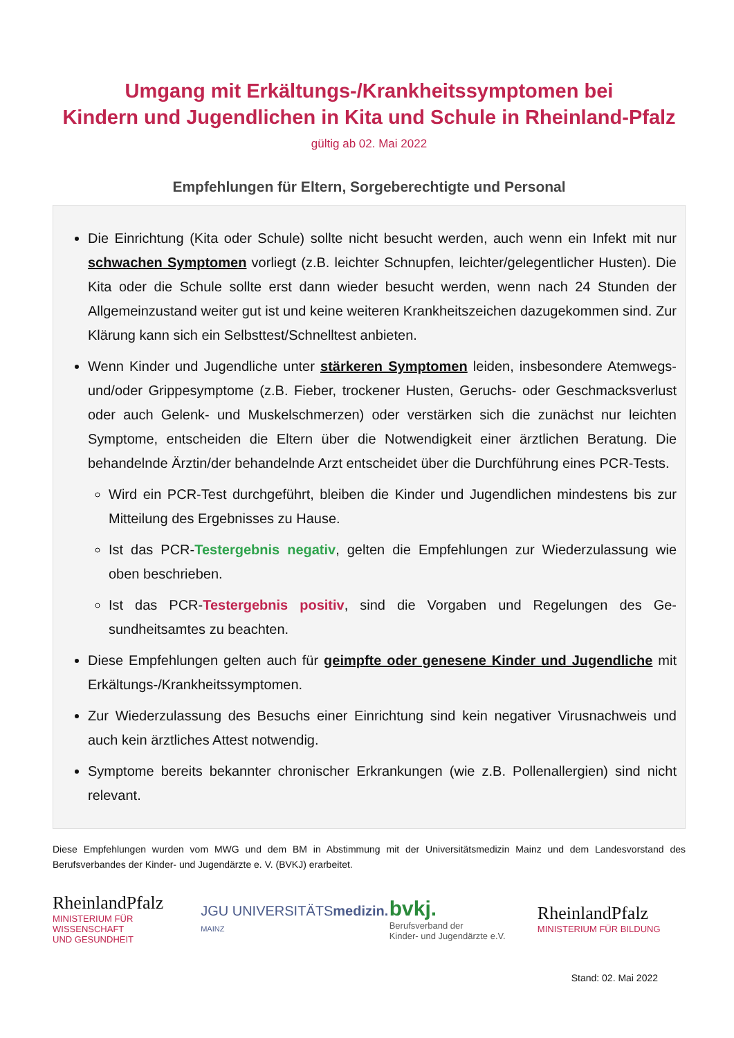Umgang mit Erkältungs-/Krankheitssymptomen bei
Kindern und Jugendlichen in Kita und Schule in Rheinland-Pfalz
gültig ab 02. Mai 2022
Empfehlungen für Eltern, Sorgeberechtigte und Personal
Die Einrichtung (Kita oder Schule) sollte nicht besucht werden, auch wenn ein Infekt mit nur schwachen Symptomen vorliegt (z.B. leichter Schnupfen, leichter/gelegentlicher Husten). Die Kita oder die Schule sollte erst dann wieder besucht werden, wenn nach 24 Stunden der Allgemeinzustand weiter gut ist und keine weiteren Krankheitszeichen dazugekommen sind. Zur Klärung kann sich ein Selbsttest/Schnelltest anbieten.
Wenn Kinder und Jugendliche unter stärkeren Symptomen leiden, insbesondere Atem­wegs- und/oder Grippesymptome (z.B. Fieber, trockener Husten, Geruchs- oder Ge­schmacksverlust oder auch Gelenk- und Muskelschmerzen) oder verstärken sich die zunächst nur leichten Symptome, entscheiden die Eltern über die Notwendigkeit einer ärztlichen Beratung. Die behandelnde Ärztin/der behandelnde Arzt entscheidet über die Durchführung eines PCR-Tests.
Wird ein PCR-Test durchgeführt, bleiben die Kinder und Jugendlichen mindestens bis zur Mitteilung des Ergebnisses zu Hause.
Ist das PCR-Testergebnis negativ, gelten die Empfehlungen zur Wiederzulassung wie oben beschrieben.
Ist das PCR-Testergebnis positiv, sind die Vorgaben und Regelungen des Ge­sundheitsamtes zu beachten.
Diese Empfehlungen gelten auch für geimpfte oder genesene Kinder und Jugendliche mit Erkältungs-/Krankheitssymptomen.
Zur Wiederzulassung des Besuchs einer Einrichtung sind kein negativer Virusnachweis und auch kein ärztliches Attest notwendig.
Symptome bereits bekannter chronischer Erkrankungen (wie z.B. Pollenallergien) sind nicht relevant.
Diese Empfehlungen wurden vom MWG und dem BM in Abstimmung mit der Universitätsmedizin Mainz und dem Landesvorstand des Berufsverbandes der Kinder- und Jugendärzte e. V. (BVKJ) erarbeitet.
RheinlandPfalz
MINISTERIUM FÜR
WISSENSCHAFT
UND GESUNDHEIT
JGU UNIVERSITÄTSmedizin.
MAINZ
bvkj.
Berufsverband der
Kinder- und Jugendärzte e.V.
RheinlandPfalz
MINISTERIUM FÜR BILDUNG
Stand: 02. Mai 2022